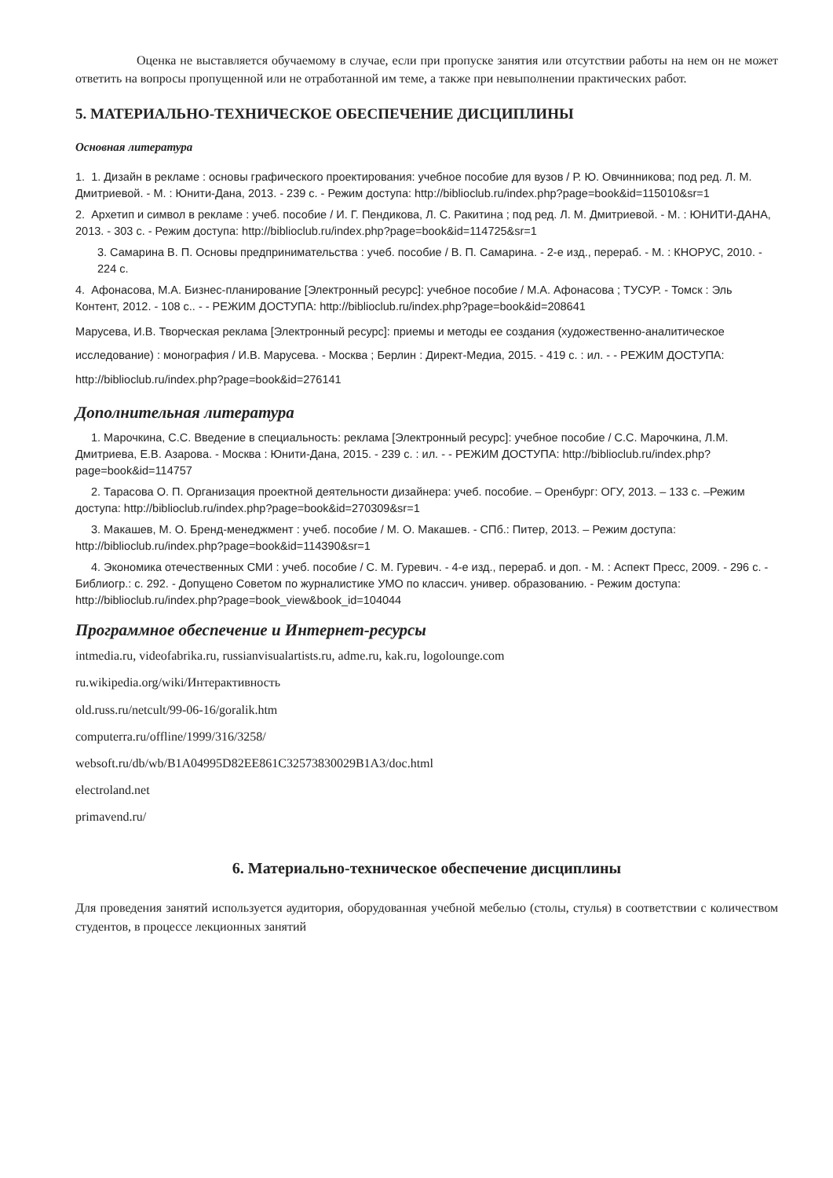Оценка не выставляется обучаемому в случае, если при пропуске занятия или отсутствии работы на нем он не может ответить на вопросы пропущенной или не отработанной им теме, а также при невыполнении практических работ.
5. МАТЕРИАЛЬНО-ТЕХНИЧЕСКОЕ ОБЕСПЕЧЕНИЕ ДИСЦИПЛИНЫ
Основная литература
1. 1. Дизайн в рекламе : основы графического проектирования: учебное пособие для вузов / Р. Ю. Овчинникова; под ред. Л. М. Дмитриевой. - М. : Юнити-Дана, 2013. - 239 с. - Режим доступа: http://biblioclub.ru/index.php?page=book&id=115010&sr=1
2. Архетип и символ в рекламе : учеб. пособие / И. Г. Пендикова, Л. С. Ракитина ; под ред. Л. М. Дмитриевой. - М. : ЮНИТИ-ДАНА, 2013. - 303 с. - Режим доступа: http://biblioclub.ru/index.php?page=book&id=114725&sr=1
3. Самарина В. П. Основы предпринимательства : учеб. пособие / В. П. Самарина. - 2-е изд., перераб. - М. : КНОРУС, 2010. - 224 с.
4. Афонасова, М.А. Бизнес-планирование [Электронный ресурс]: учебное пособие / М.А. Афонасова ; ТУСУР. - Томск : Эль Контент, 2012. - 108 с.. - - РЕЖИМ ДОСТУПА: http://biblioclub.ru/index.php?page=book&id=208641
Марусева, И.В. Творческая реклама [Электронный ресурс]: приемы и методы ее создания (художественно-аналитическое исследование) : монография / И.В. Марусева. - Москва ; Берлин : Директ-Медиа, 2015. - 419 с. : ил. - - РЕЖИМ ДОСТУПА: http://biblioclub.ru/index.php?page=book&id=276141
Дополнительная литература
1. Марочкина, С.С. Введение в специальность: реклама [Электронный ресурс]: учебное пособие / С.С. Марочкина, Л.М. Дмитриева, Е.В. Азарова. - Москва : Юнити-Дана, 2015. - 239 с. : ил. - - РЕЖИМ ДОСТУПА: http://biblioclub.ru/index.php?page=book&id=114757
2. Тарасова О. П. Организация проектной деятельности дизайнера: учеб. пособие. – Оренбург: ОГУ, 2013. – 133 с. –Режим доступа: http://biblioclub.ru/index.php?page=book&id=270309&sr=1
3. Макашев, М. О. Бренд-менеджмент : учеб. пособие / М. О. Макашев. - СПб.: Питер, 2013. – Режим доступа: http://biblioclub.ru/index.php?page=book&id=114390&sr=1
4. Экономика отечественных СМИ : учеб. пособие / С. М. Гуревич. - 4-е изд., перераб. и доп. - М. : Аспект Пресс, 2009. - 296 с. - Библиогр.: с. 292. - Допущено Советом по журналистике УМО по классич. универ. образованию. - Режим доступа: http://biblioclub.ru/index.php?page=book_view&book_id=104044
Программное обеспечение и Интернет-ресурсы
intmedia.ru, videofabrika.ru, russianvisualartists.ru, adme.ru, kak.ru, logolounge.com
ru.wikipedia.org/wiki/Интерактивность
old.russ.ru/netcult/99-06-16/goralik.htm
computerra.ru/offline/1999/316/3258/
websoft.ru/db/wb/B1A04995D82EE861C32573830029B1A3/doc.html
electroland.net
primavend.ru/
6. Материально-техническое обеспечение дисциплины
Для проведения занятий используется аудитория, оборудованная учебной мебелью (столы, стулья) в соответствии с количеством студентов, в процессе лекционных занятий